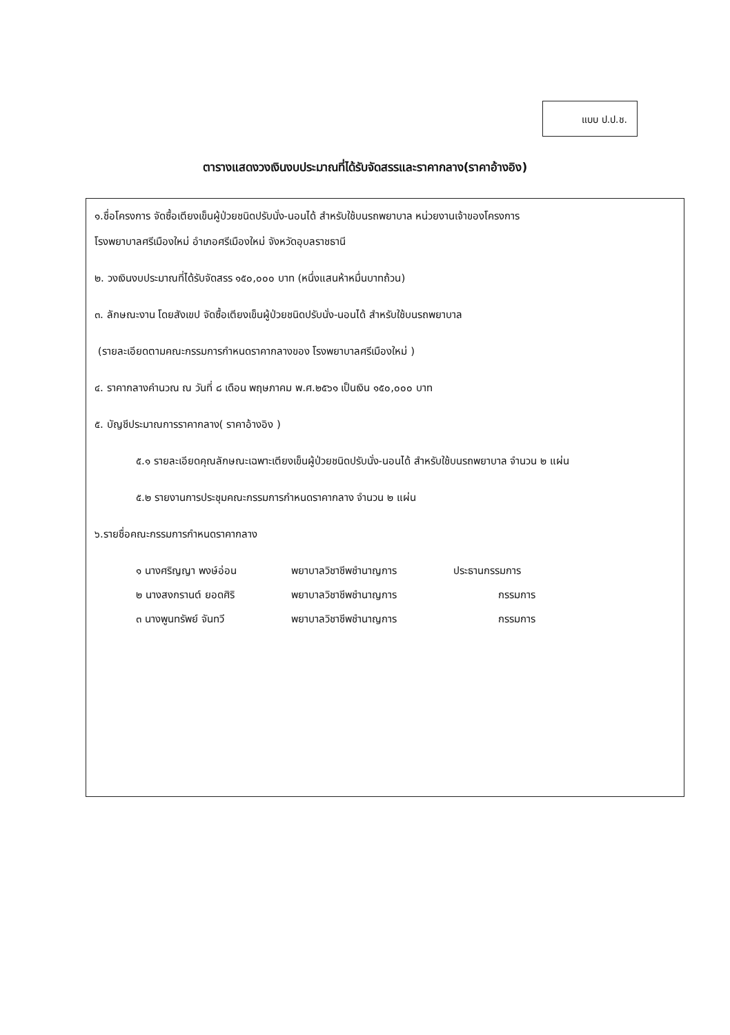แบบ ป.ป.ช.
ตารางแสดงวงเงินงบประมาณที่ได้รับจัดสรรและราคากลาง(ราคาอ้างอิง)
๑.ชื่อโครงการ จัดซื้อเตียงเข็นผู้ป่วยชนิดปรับนั่ง-นอนได้ สำหรับใช้บนรถพยาบาล หน่วยงานเจ้าของโครงการ
โรงพยาบาลศรีเมืองใหม่ อำเภอศรีเมืองใหม่ จังหวัดอุบลราชธานี
๒. วงเงินงบประมาณที่ได้รับจัดสรร ๑๕๐,๐๐๐ บาท (หนึ่งแสนห้าหมื่นบาทถ้วน)
๓. ลักษณะงาน โดยสังเขป จัดซื้อเตียงเข็นผู้ป่วยชนิดปรับนั่ง-นอนได้ สำหรับใช้บนรถพยาบาล
(รายละเอียดตามคณะกรรมการกำหนดราคากลางของ โรงพยาบาลศรีเมืองใหม่ )
๔. ราคากลางคำนวณ ณ วันที่ ๘ เดือน พฤษภาคม พ.ศ.๒๕๖๑ เป็นเงิน ๑๕๐,๐๐๐ บาท
๕. บัญชีประมาณการราคากลาง( ราคาอ้างอิง )
๕.๑ รายละเอียดคุณลักษณะเฉพาะเตียงเข็นผู้ป่วยชนิดปรับนั่ง-นอนได้ สำหรับใช้บนรถพยาบาล จำนวน ๒ แผ่น
๕.๒ รายงานการประชุมคณะกรรมการกำหนดราคากลาง จำนวน ๒ แผ่น
๖.รายชื่อคณะกรรมการกำหนดราคากลาง
| ๑ นางศริญญา พงษ์อ่อน | พยาบาลวิชาชีพชำนาญการ | ประธานกรรมการ |
| ๒ นางสงกรานต์ ยอดศิริ | พยาบาลวิชาชีพชำนาญการ | กรรมการ |
| ๓ นางพูนทรัพย์ จันทวี | พยาบาลวิชาชีพชำนาญการ | กรรมการ |